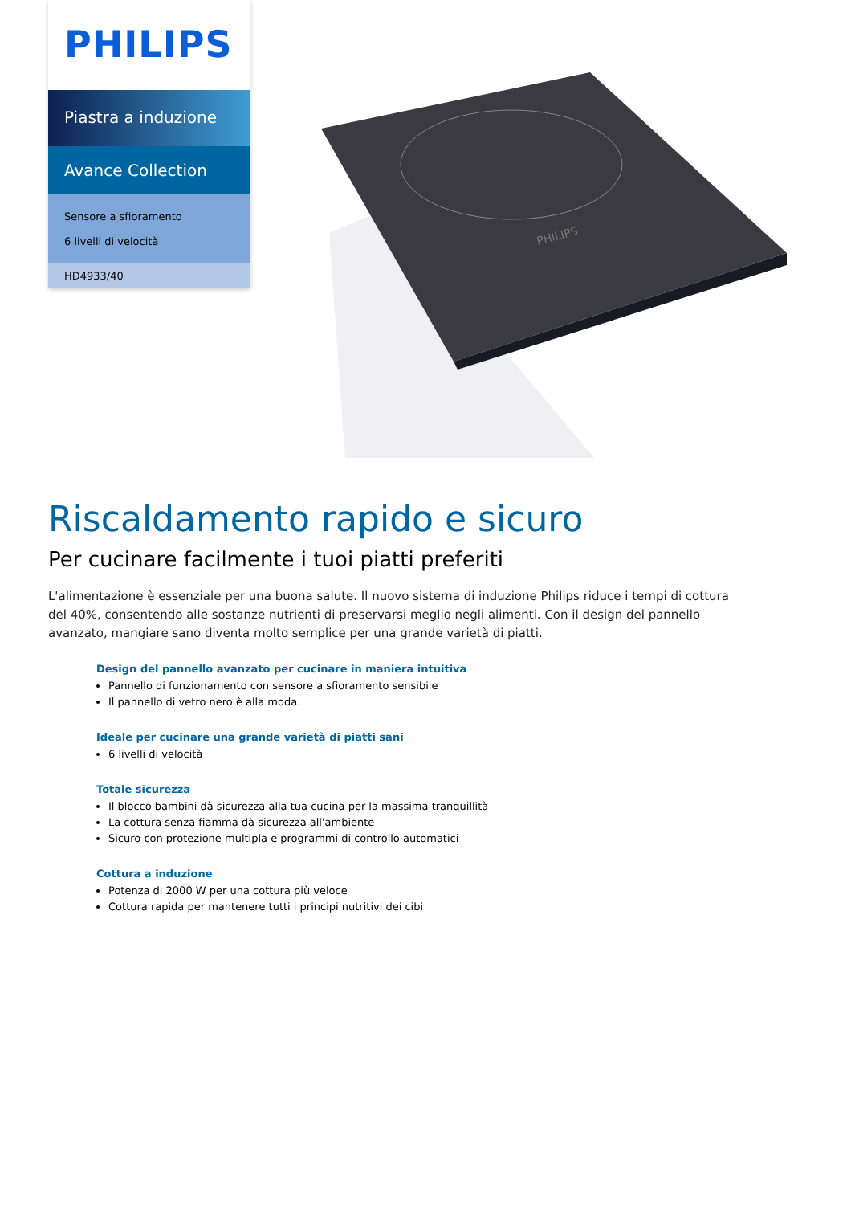PHILIPS
Piastra a induzione
Avance Collection
Sensore a sfioramento
6 livelli di velocità
HD4933/40
PHILIPS
Riscaldamento rapido e sicuro
Per cucinare facilmente i tuoi piatti preferiti
L'alimentazione è essenziale per una buona salute. Il nuovo sistema di induzione Philips riduce i tempi di cottura del 40%, consentendo alle sostanze nutrienti di preservarsi meglio negli alimenti. Con il design del pannello avanzato, mangiare sano diventa molto semplice per una grande varietà di piatti.
Design del pannello avanzato per cucinare in maniera intuitiva
Pannello di funzionamento con sensore a sfioramento sensibile
Il pannello di vetro nero è alla moda.
Ideale per cucinare una grande varietà di piatti sani
6 livelli di velocità
Totale sicurezza
Il blocco bambini dà sicurezza alla tua cucina per la massima tranquillità
La cottura senza fiamma dà sicurezza all'ambiente
Sicuro con protezione multipla e programmi di controllo automatici
Cottura a induzione
Potenza di 2000 W per una cottura più veloce
Cottura rapida per mantenere tutti i principi nutritivi dei cibi